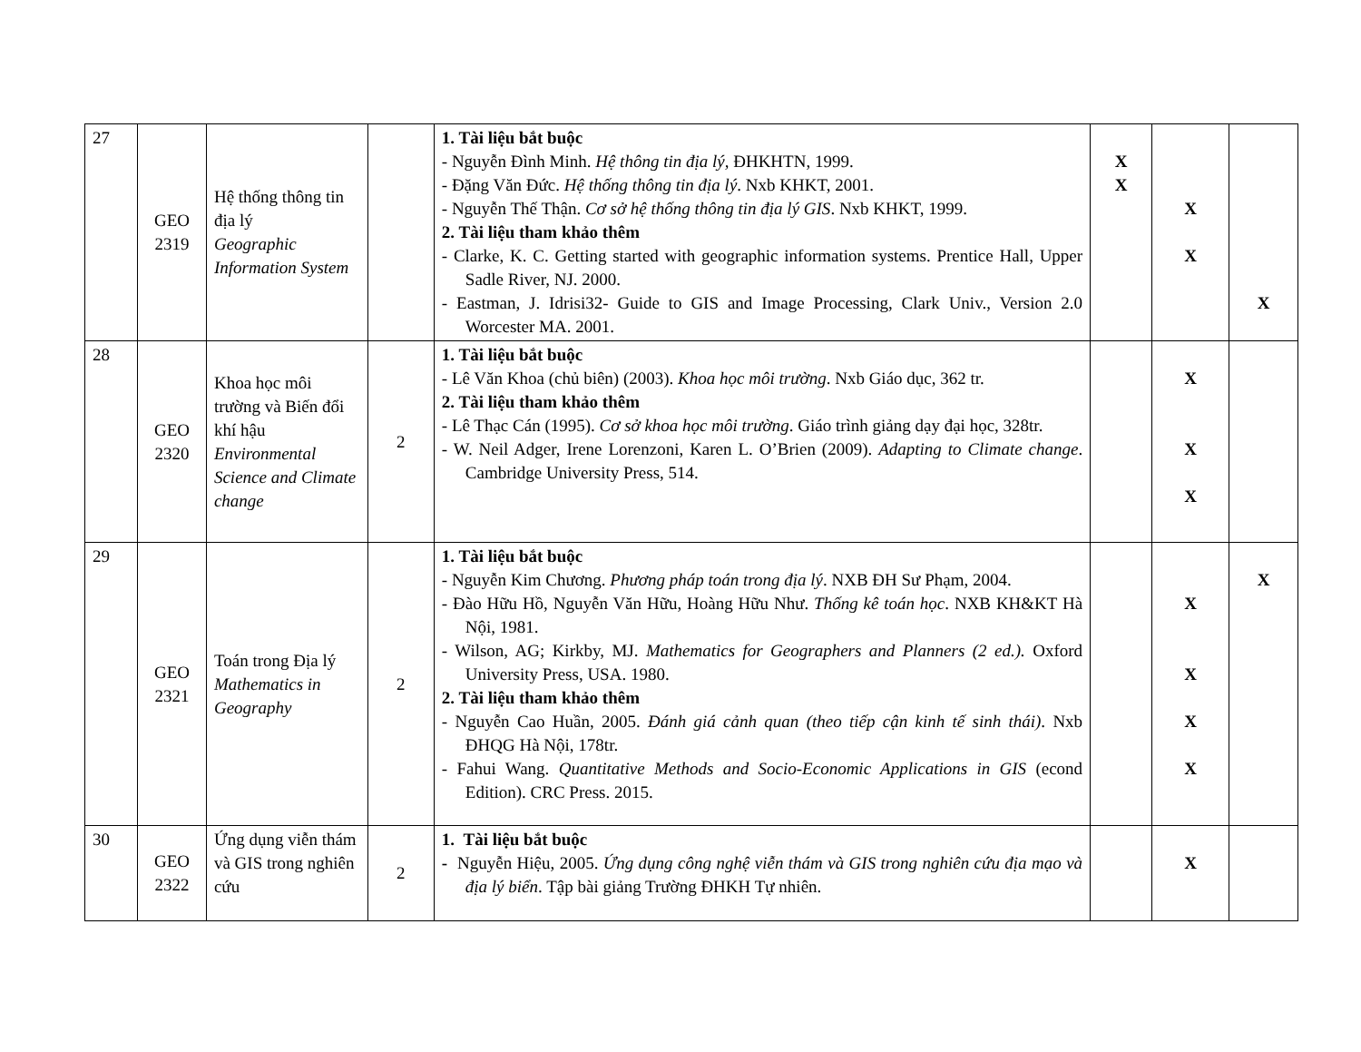| 27 | GEO 2319 | Hệ thống thông tin địa lý Geographic Information System | | 1. Tài liệu bắt buộc - Nguyễn Đình Minh. Hệ thông tin địa lý, ĐHKHTN, 1999. - Đặng Văn Đức. Hệ thống thông tin địa lý . Nxb KHKT, 2001. - Nguyễn Thế Thận. Cơ sở hệ thống thông tin địa lý GIS . Nxb KHKT, 1999. 2. Tài liệu tham khảo thêm - Clarke, K. C. Getting started with geographic information systems. Prentice Hall, Upper Sadle River, NJ. 2000. - Eastman, J. Idrisi32- Guide to GIS and Image Processing, Clark Univ., Version 2.0 Worcester MA. 2001. | X X | X X | X |
| 28 | GEO 2320 | Khoa học môi trường và Biến đổi khí hậu Environmental Science and Climate change | 2 | 1. Tài liệu bắt buộc - Lê Văn Khoa (chủ biên) (2003). Khoa học môi trường . Nxb Giáo dục, 362 tr. 2. Tài liệu tham khảo thêm - Lê Thạc Cán (1995). Cơ sở khoa học môi trường . Giáo trình giảng dạy đại học, 328tr. - W. Neil Adger, Irene Lorenzoni, Karen L. O’Brien (2009). Adapting to Climate change . Cambridge University Press, 514. | | X X X | |
| 29 | GEO 2321 | Toán trong Địa lý Mathematics in Geography | 2 | 1. Tài liệu bắt buộc - Nguyễn Kim Chương. Phương pháp toán trong địa lý . NXB ĐH Sư Phạm, 2004. - Đào Hữu Hồ, Nguyễn Văn Hữu, Hoàng Hữu Như. Thống kê toán học . NXB KH&KT Hà Nội, 1981. - Wilson, AG; Kirkby, MJ. Mathematics for Geographers and Planners (2 ed.). Oxford University Press, USA. 1980. 2. Tài liệu tham khảo thêm - Nguyễn Cao Huần, 2005. Đánh giá cảnh quan (theo tiếp cận kinh tế sinh thái) . Nxb ĐHQG Hà Nội, 178tr. - Fahui Wang. Quantitative Methods and Socio-Economic Applications in GIS (econd Edition). CRC Press. 2015. | | X X X X | X |
| 30 | GEO 2322 | Ứng dụng viễn thám và GIS trong nghiên cứu | 2 | 1. Tài liệu bắt buộc - Nguyễn Hiệu, 2005. Ứng dụng công nghệ viễn thám và GIS trong nghiên cứu địa mạo và địa lý biển . Tập bài giảng Trường ĐHKH Tự nhiên. | | X | |